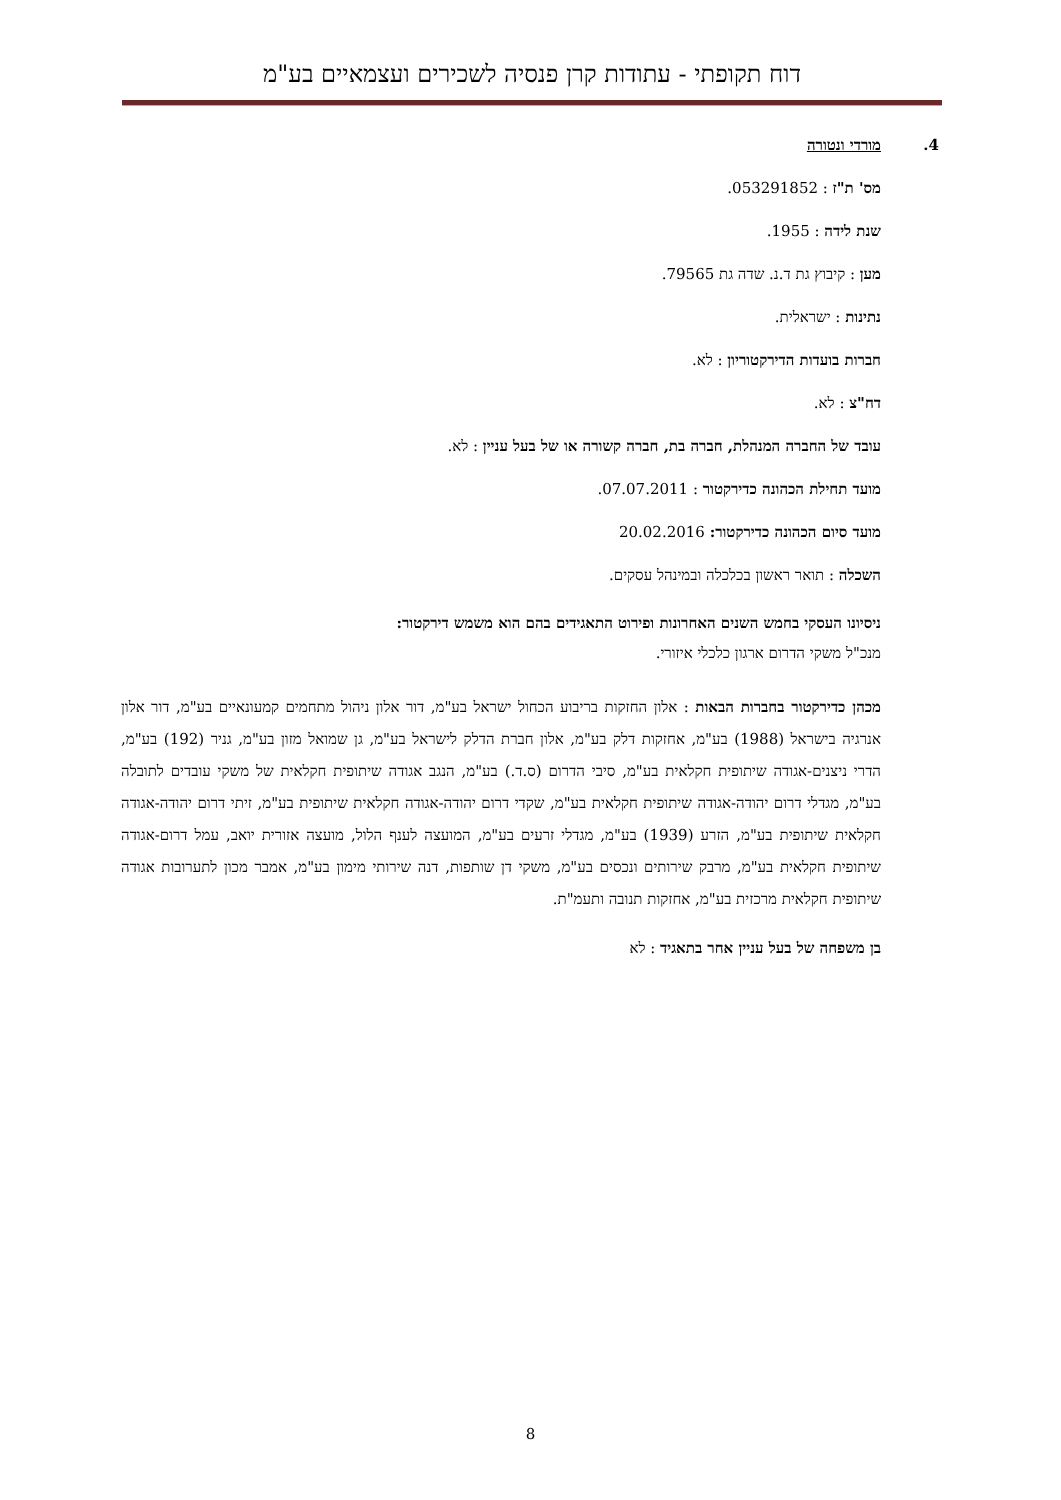דוח תקופתי - עתודות קרן פנסיה לשכירים ועצמאיים בע"מ
4.
מורדי ונטורה
מס' ת"ז : 053291852.
שנת לידה : 1955.
מען : קיבוץ גת ד.נ. שדה גת 79565.
נתינות : ישראלית.
חברות בועדות הדירקטוריון : לא.
דח"צ : לא.
עובד של החברה המנהלת, חברה בת, חברה קשורה או של בעל עניין : לא.
מועד תחילת הכהונה כדירקטור : 07.07.2011.
מועד סיום הכהונה כדירקטור: 20.02.2016
השכלה : תואר ראשון בכלכלה ובמינהל עסקים.
ניסיונו העסקי בחמש השנים האחרונות ופירוט התאגידים בהם הוא משמש דירקטור:
מנכ"ל משקי הדרום ארגון כלכלי איזורי.
מכהן כדירקטור בחברות הבאות : אלון החזקות בריבוע הכחול ישראל בע"מ, דור אלון ניהול מתחמים קמעונאיים בע"מ, דור אלון אנרגיה בישראל (1988) בע"מ, אחזקות דלק בע"מ, אלון חברת הדלק לישראל בע"מ, גן שמואל מזון בע"מ, גניר (192) בע"מ, הדרי ניצנים-אגודה שיתופית חקלאית בע"מ, סיבי הדרום (ס.ד.) בע"מ, הנגב אגודה שיתופית חקלאית של משקי עובדים לתובלה בע"מ, מגדלי דרום יהודה-אגודה שיתופית חקלאית בע"מ, שקדי דרום יהודה-אגודה חקלאית שיתופית בע"מ, זיתי דרום יהודה-אגודה חקלאית שיתופית בע"מ, הזרע (1939) בע"מ, מגדלי זרעים בע"מ, המועצה לענף הלול, מועצה אזורית יואב, עמל דרום-אגודה שיתופית חקלאית בע"מ, מרבק שירותים ונכסים בע"מ, משקי דן שותפות, דנה שירותי מימון בע"מ, אמבר מכון לתערובות אגודה שיתופית חקלאית מרכזית בע"מ, אחזקות תנובה ותעמ"ת.
בן משפחה של בעל עניין אחר בתאגיד : לא
8